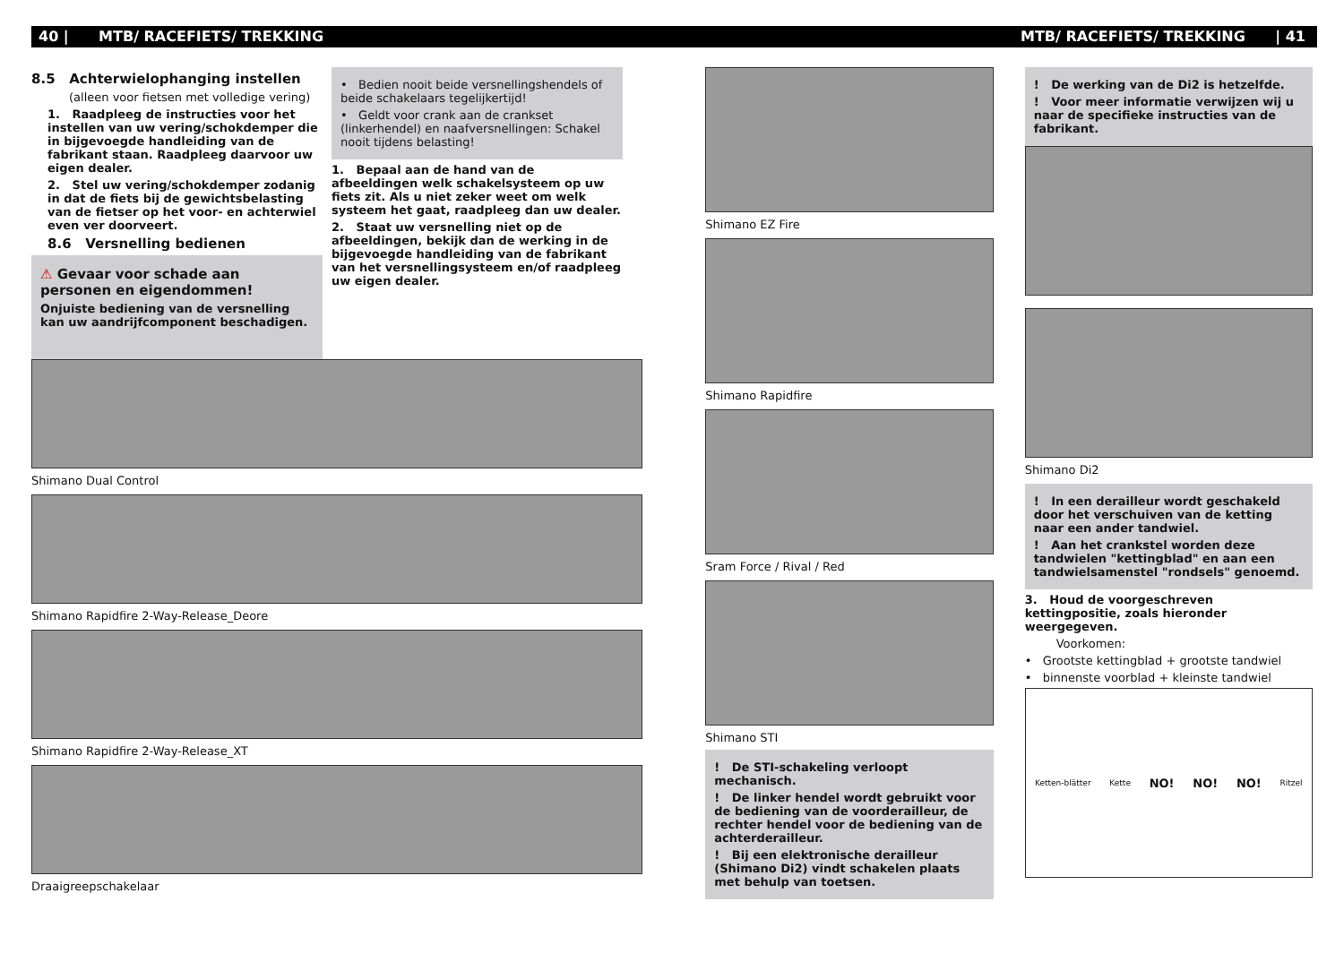40 | MTB/ RACEFIETS/ TREKKING MTB/ RACEFIETS/ TREKKING | 41
8.5 Achterwielophanging instellen
(alleen voor fietsen met volledige vering)
1. Raadpleeg de instructies voor het instellen van uw vering/schokdemper die in bijgevoegde handleiding van de fabrikant staan. Raadpleeg daarvoor uw eigen dealer.
2. Stel uw vering/schokdemper zodanig in dat de fiets bij de gewichtsbelasting van de fietser op het voor- en achterwiel even ver doorveert.
8.6 Versnelling bedienen
⚠ Gevaar voor schade aan personen en eigendommen!
Onjuiste bediening van de versnelling kan uw aandrijfcomponent beschadigen.
• Bedien nooit beide versnellingshendels of beide schakelaars tegelijkertijd!
• Geldt voor crank aan de crankset (linkerhendel) en naafversnellingen: Schakel nooit tijdens belasting!
1. Bepaal aan de hand van de afbeeldingen welk schakelsysteem op uw fiets zit. Als u niet zeker weet om welk systeem het gaat, raadpleeg dan uw dealer.
2. Staat uw versnelling niet op de afbeeldingen, bekijk dan de werking in de bijgevoegde handleiding van de fabrikant van het versnellingsysteem en/of raadpleeg uw eigen dealer.
Shimano Dual Control
Shimano Rapidfire 2-Way-Release_Deore
Shimano Rapidfire 2-Way-Release_XT
Draaigreepschakelaar
Shimano EZ Fire
Shimano Rapidfire
Sram Force / Rival / Red
Shimano STI
! De STI-schakeling verloopt mechanisch.
! De linker hendel wordt gebruikt voor de bediening van de voorderailleur, de rechter hendel voor de bediening van de achterderailleur.
! Bij een elektronische derailleur (Shimano Di2) vindt schakelen plaats met behulp van toetsen.
! De werking van de Di2 is hetzelfde.
! Voor meer informatie verwijzen wij u naar de specifieke instructies van de fabrikant.
Shimano Di2
! In een derailleur wordt geschakeld door het verschuiven van de ketting naar een ander tandwiel.
! Aan het crankstel worden deze tandwielen "kettingblad" en aan een tandwielsamenstel "rondsels" genoemd.
3. Houd de voorgeschreven kettingpositie, zoals hieronder weergegeven.
Voorkomen:
• Grootste kettingblad + grootste tandwiel
• binnenste voorblad + kleinste tandwiel
Ketten-blätter Kette NO! NO! NO! Ritzel